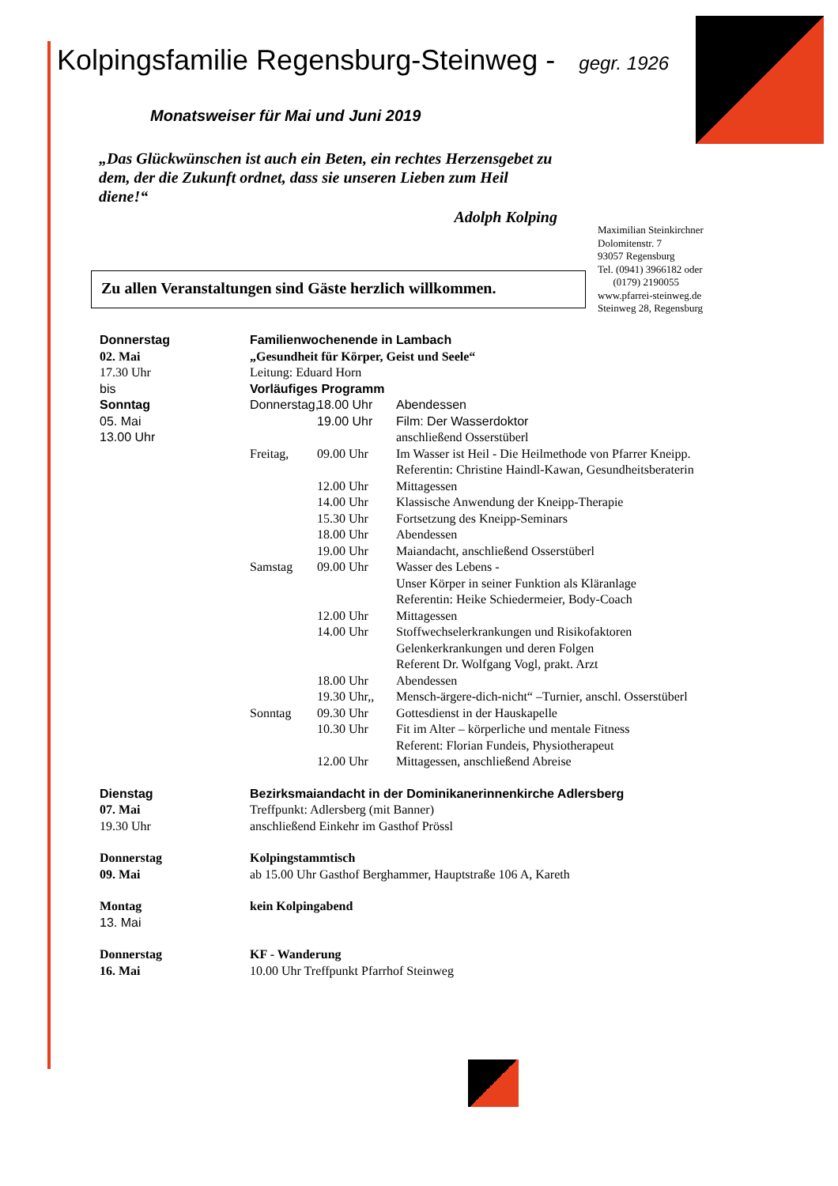Kolpingsfamilie Regensburg-Steinweg - gegr. 1926
Monatsweiser für Mai und Juni 2019
„Das Glückwünschen ist auch ein Beten, ein rechtes Herzensgebet zu dem, der die Zukunft ordnet, dass sie unseren Lieben zum Heil diene!“
Adolph Kolping
Maximilian Steinkirchner
Dolomitenstr. 7
93057 Regensburg
Tel. (0941) 3966182 oder
(0179) 2190055
www.pfarrei-steinweg.de
Steinweg 28, Regensburg
Zu allen Veranstaltungen sind Gäste herzlich willkommen.
Donnerstag
02. Mai
17.30 Uhr
bis
Sonntag
05. Mai
13.00 Uhr
Familienwochenende in Lambach
„Gesundheit für Körper, Geist und Seele“
Leitung: Eduard Horn
Vorläufiges Programm
Donnerstag,
18.00 Uhr
Abendessen
19.00 Uhr
Film: Der Wasserdoktor
anschließend Osserstüberl
Freitag,
09.00 Uhr
Im Wasser ist Heil - Die Heilmethode von Pfarrer Kneipp. Referentin: Christine Haindl-Kawan, Gesundheitsberaterin
12.00 Uhr
Mittagessen
14.00 Uhr
Klassische Anwendung der Kneipp-Therapie
15.30 Uhr
Fortsetzung des Kneipp-Seminars
18.00 Uhr
Abendessen
19.00 Uhr
Maiandacht, anschließend Osserstüberl
Samstag
09.00 Uhr
Wasser des Lebens -
Unser Körper in seiner Funktion als Kläranlage
Referentin: Heike Schiedermeier, Body-Coach
12.00 Uhr
Mittagessen
14.00 Uhr
Stoffwechselerkrankungen und Risikofaktoren
Gelenkerkrankungen und deren Folgen
Referent Dr. Wolfgang Vogl, prakt. Arzt
18.00 Uhr
Abendessen
19.30 Uhr,,
Mensch-ärgere-dich-nicht“ –Turnier, anschl. Osserstüberl
Sonntag
09.30 Uhr
Gottesdienst in der Hauskapelle
10.30 Uhr
Fit im Alter – körperliche und mentale Fitness
Referent: Florian Fundeis, Physiotherapeut
12.00 Uhr
Mittagessen, anschließend Abreise
Dienstag
07. Mai
19.30 Uhr
Bezirksmaiandacht in der Dominikanerinnenkirche Adlersberg
Treffpunkt: Adlersberg (mit Banner)
anschließend Einkehr im Gasthof Prössl
Donnerstag
09. Mai
Kolpingstammtisch
ab 15.00 Uhr Gasthof Berghammer, Hauptstraße 106 A, Kareth
Montag
13. Mai
kein Kolpingabend
Donnerstag
16. Mai
KF - Wanderung
10.00 Uhr Treffpunkt Pfarrhof Steinweg